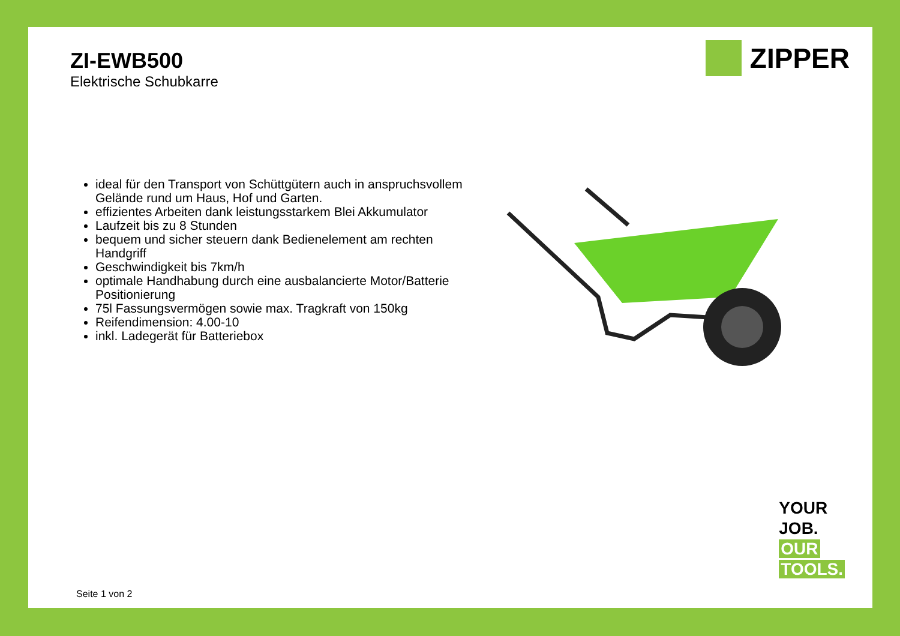ZI-EWB500
Elektrische Schubkarre
ZIPPER
ideal für den Transport von Schüttgütern auch in anspruchsvollem Gelände rund um Haus, Hof und Garten.
effizientes Arbeiten dank leistungsstarkem Blei Akkumulator
Laufzeit bis zu 8 Stunden
bequem und sicher steuern dank Bedienelement am rechten Handgriff
Geschwindigkeit bis 7km/h
optimale Handhabung durch eine ausbalancierte Motor/Batterie Positionierung
75l Fassungsvermögen sowie max. Tragkraft von 150kg
Reifendimension: 4.00-10
inkl. Ladegerät für Batteriebox
YOUR
JOB.
OUR
TOOLS.
Seite 1 von 2